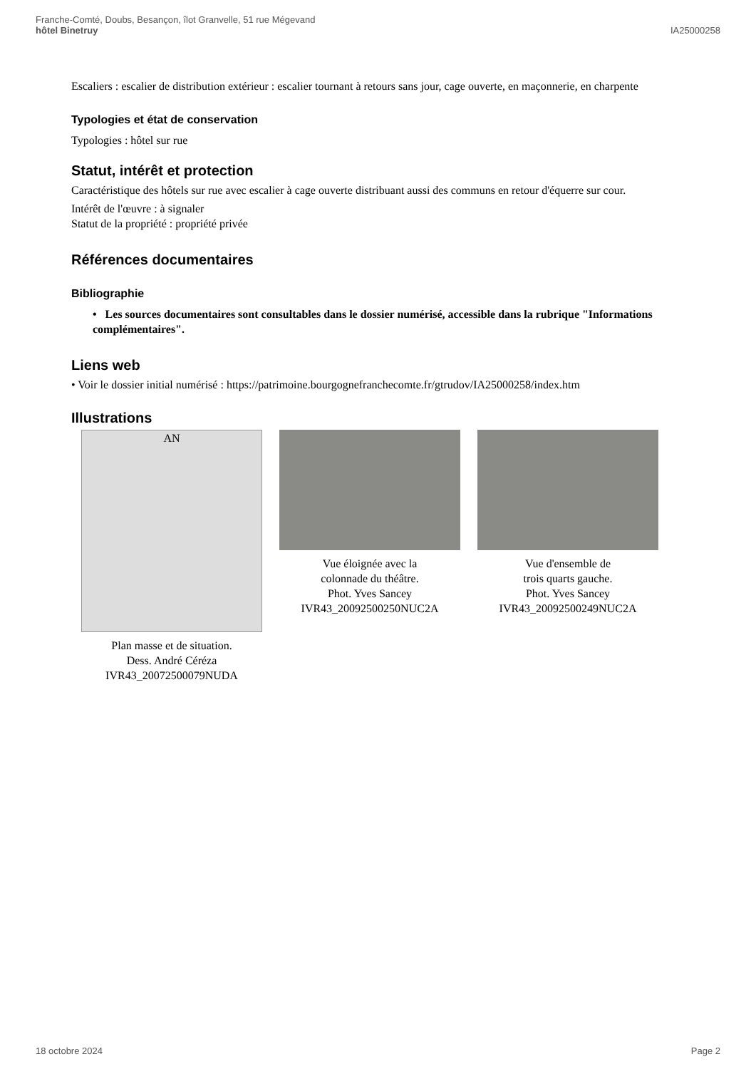Franche-Comté, Doubs, Besançon, îlot Granvelle, 51 rue Mégevand
hôtel Binetruy
IA25000258
Escaliers : escalier de distribution extérieur : escalier tournant à retours sans jour, cage ouverte, en maçonnerie, en charpente
Typologies et état de conservation
Typologies : hôtel sur rue
Statut, intérêt et protection
Caractéristique des hôtels sur rue avec escalier à cage ouverte distribuant aussi des communs en retour d'équerre sur cour.
Intérêt de l'œuvre : à signaler
Statut de la propriété : propriété privée
Références documentaires
Bibliographie
• Les sources documentaires sont consultables dans le dossier numérisé, accessible dans la rubrique "Informations complémentaires".
Liens web
• Voir le dossier initial numérisé : https://patrimoine.bourgognefranchecomte.fr/gtrudov/IA25000258/index.htm
Illustrations
AN
Plan masse et de situation.
Dess. André Céréza
IVR43_20072500079NUDA
Vue éloignée avec la
colonnade du théâtre.
Phot. Yves Sancey
IVR43_20092500250NUC2A
Vue d'ensemble de
trois quarts gauche.
Phot. Yves Sancey
IVR43_20092500249NUC2A
18 octobre 2024 Page 2